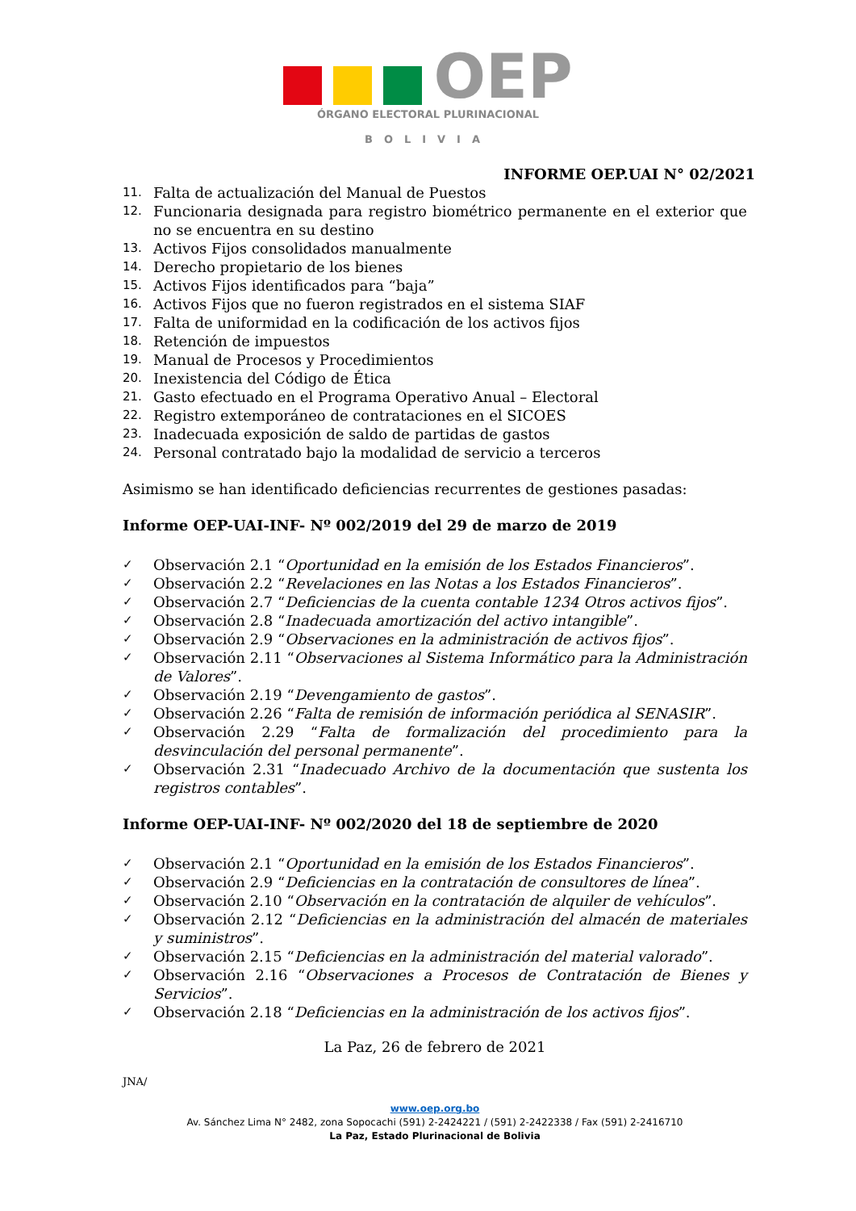OEP
ÓRGANO ELECTORAL PLURINACIONAL
BOLIVIA
INFORME OEP.UAI N° 02/2021
11. Falta de actualización del Manual de Puestos
12. Funcionaria designada para registro biométrico permanente en el exterior que no se encuentra en su destino
13. Activos Fijos consolidados manualmente
14. Derecho propietario de los bienes
15. Activos Fijos identificados para “baja”
16. Activos Fijos que no fueron registrados en el sistema SIAF
17. Falta de uniformidad en la codificación de los activos fijos
18. Retención de impuestos
19. Manual de Procesos y Procedimientos
20. Inexistencia del Código de Ética
21. Gasto efectuado en el Programa Operativo Anual – Electoral
22. Registro extemporáneo de contrataciones en el SICOES
23. Inadecuada exposición de saldo de partidas de gastos
24. Personal contratado bajo la modalidad de servicio a terceros
Asimismo se han identificado deficiencias recurrentes de gestiones pasadas:
Informe OEP-UAI-INF- Nº 002/2019 del 29 de marzo de 2019
✓ Observación 2.1 “Oportunidad en la emisión de los Estados Financieros”.
✓ Observación 2.2 “Revelaciones en las Notas a los Estados Financieros”.
✓ Observación 2.7 “Deficiencias de la cuenta contable 1234 Otros activos fijos”.
✓ Observación 2.8 “Inadecuada amortización del activo intangible”.
✓ Observación 2.9 “Observaciones en la administración de activos fijos”.
✓ Observación 2.11 “Observaciones al Sistema Informático para la Administración de Valores”.
✓ Observación 2.19 “Devengamiento de gastos”.
✓ Observación 2.26 “Falta de remisión de información periódica al SENASIR”.
✓ Observación 2.29 “Falta de formalización del procedimiento para la desvinculación del personal permanente”.
✓ Observación 2.31 “Inadecuado Archivo de la documentación que sustenta los registros contables”.
Informe OEP-UAI-INF- Nº 002/2020 del 18 de septiembre de 2020
✓ Observación 2.1 “Oportunidad en la emisión de los Estados Financieros”.
✓ Observación 2.9 “Deficiencias en la contratación de consultores de línea”.
✓ Observación 2.10 “Observación en la contratación de alquiler de vehículos”.
✓ Observación 2.12 “Deficiencias en la administración del almacén de materiales y suministros”.
✓ Observación 2.15 “Deficiencias en la administración del material valorado”.
✓ Observación 2.16 “Observaciones a Procesos de Contratación de Bienes y Servicios”.
✓ Observación 2.18 “Deficiencias en la administración de los activos fijos”.
La Paz, 26 de febrero de 2021
JNA/
www.oep.org.bo
Av. Sánchez Lima N° 2482, zona Sopocachi (591) 2-2424221 / (591) 2-2422338 / Fax (591) 2-2416710
La Paz, Estado Plurinacional de Bolivia